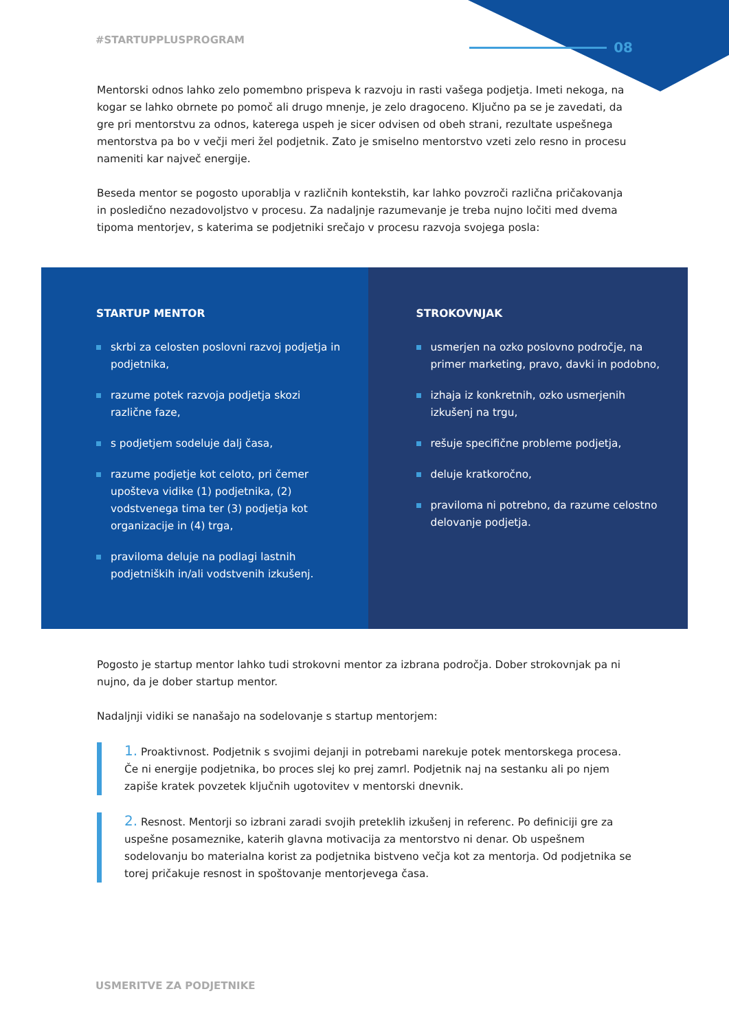#STARTUPPLUSPROGRAM
08
Mentorski odnos lahko zelo pomembno prispeva k razvoju in rasti vašega podjetja. Imeti nekoga, na kogar se lahko obrnete po pomoč ali drugo mnenje, je zelo dragoceno. Ključno pa se je zavedati, da gre pri mentorstvu za odnos, katerega uspeh je sicer odvisen od obeh strani, rezultate uspešnega mentorstva pa bo v večji meri žel podjetnik. Zato je smiselno mentorstvo vzeti zelo resno in procesu nameniti kar največ energije.
Beseda mentor se pogosto uporablja v različnih kontekstih, kar lahko povzroči različna pričakovanja in posledično nezadovoljstvo v procesu. Za nadaljnje razumevanje je treba nujno ločiti med dvema tipoma mentorjev, s katerima se podjetniki srečajo v procesu razvoja svojega posla:
STARTUP MENTOR
skrbi za celosten poslovni razvoj podjetja in podjetnika,
razume potek razvoja podjetja skozi različne faze,
s podjetjem sodeluje dalj časa,
razume podjetje kot celoto, pri čemer upošteva vidike (1) podjetnika, (2) vodstvenega tima ter (3) podjetja kot organizacije in (4) trga,
praviloma deluje na podlagi lastnih podjetniških in/ali vodstvenih izkušenj.
STROKOVNJAK
usmerjen na ozko poslovno področje, na primer marketing, pravo, davki in podobno,
izhaja iz konkretnih, ozko usmerjenih izkušenj na trgu,
rešuje specifične probleme podjetja,
deluje kratkoročno,
praviloma ni potrebno, da razume celostno delovanje podjetja.
Pogosto je startup mentor lahko tudi strokovni mentor za izbrana področja. Dober strokovnjak pa ni nujno, da je dober startup mentor.
Nadaljnji vidiki se nanašajo na sodelovanje s startup mentorjem:
1. Proaktivnost. Podjetnik s svojimi dejanji in potrebami narekuje potek mentorskega procesa. Če ni energije podjetnika, bo proces slej ko prej zamrl. Podjetnik naj na sestanku ali po njem zapiše kratek povzetek ključnih ugotovitev v mentorski dnevnik.
2. Resnost. Mentorji so izbrani zaradi svojih preteklih izkušenj in referenc. Po definiciji gre za uspešne posameznike, katerih glavna motivacija za mentorstvo ni denar. Ob uspešnem sodelovanju bo materialna korist za podjetnika bistveno večja kot za mentorja. Od podjetnika se torej pričakuje resnost in spoštovanje mentorjevega časa.
USMERITVE ZA PODJETNIKE